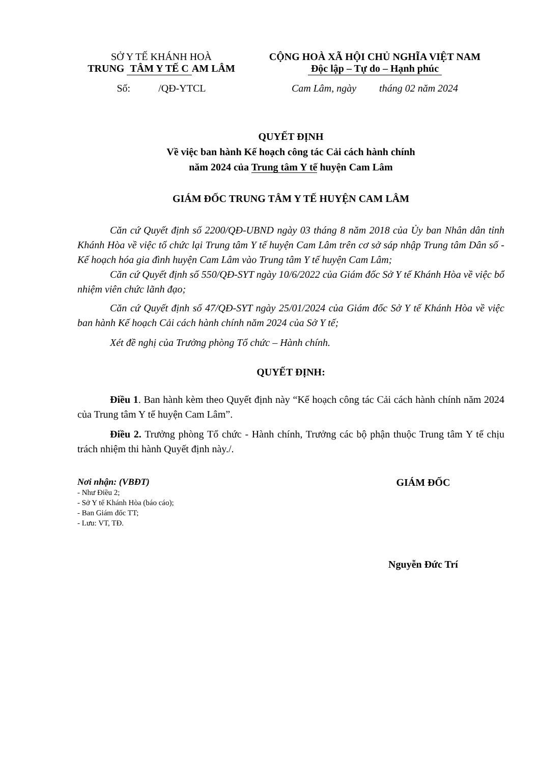SỞ Y TẾ KHÁNH HOÀ
TRUNG TÂM Y TẾ C AM LÂM
CỘNG HOÀ XÃ HỘI CHỦ NGHĨA VIỆT NAM
Độc lập – Tự do – Hạnh phúc
Số: /QĐ-YTCL Cam Lâm, ngày tháng 02 năm 2024
QUYẾT ĐỊNH
Về việc ban hành Kế hoạch công tác Cải cách hành chính
năm 2024 của Trung tâm Y tế huyện Cam Lâm
GIÁM ĐỐC TRUNG TÂM Y TẾ HUYỆN CAM LÂM
Căn cứ Quyết định số 2200/QĐ-UBND ngày 03 tháng 8 năm 2018 của Ủy ban Nhân dân tỉnh Khánh Hòa về việc tổ chức lại Trung tâm Y tế huyện Cam Lâm trên cơ sở sáp nhập Trung tâm Dân số - Kế hoạch hóa gia đình huyện Cam Lâm vào Trung tâm Y tế huyện Cam Lâm;
Căn cứ Quyết định số 550/QĐ-SYT ngày 10/6/2022 của Giám đốc Sở Y tế Khánh Hòa về việc bổ nhiệm viên chức lãnh đạo;
Căn cứ Quyết định số 47/QĐ-SYT ngày 25/01/2024 của Giám đốc Sở Y tế Khánh Hòa về việc ban hành Kế hoạch Cải cách hành chính năm 2024 của Sở Y tế;
Xét đề nghị của Trưởng phòng Tổ chức – Hành chính.
QUYẾT ĐỊNH:
Điều 1. Ban hành kèm theo Quyết định này “Kế hoạch công tác Cải cách hành chính năm 2024 của Trung tâm Y tế huyện Cam Lâm”.
Điều 2. Trưởng phòng Tổ chức - Hành chính, Trưởng các bộ phận thuộc Trung tâm Y tế chịu trách nhiệm thi hành Quyết định này./.
Nơi nhận: (VBĐT)
- Như Điều 2;
- Sở Y tế Khánh Hòa (báo cáo);
- Ban Giám đốc TT;
- Lưu: VT, TĐ.
GIÁM ĐỐC
Nguyễn Đức Trí